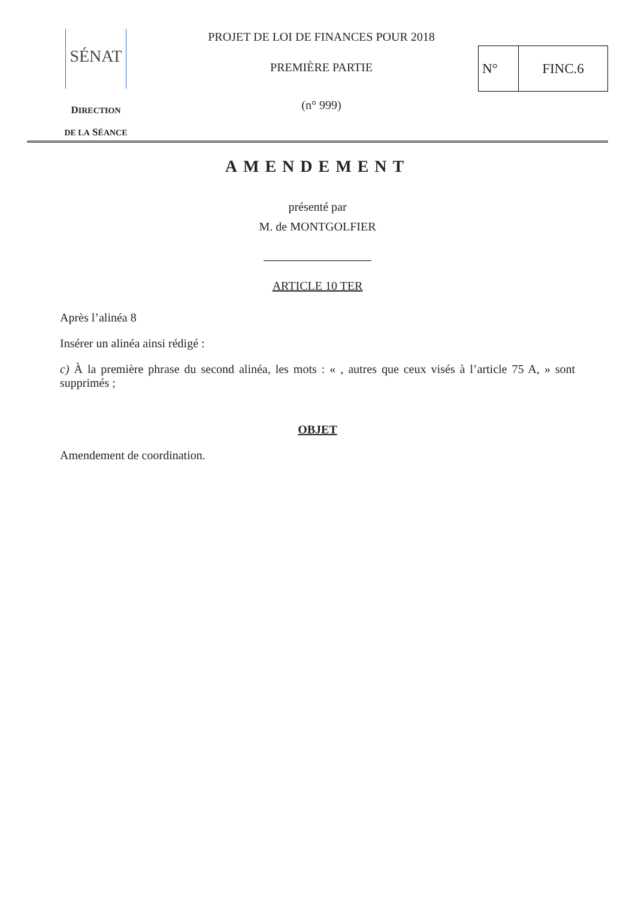SÉNAT
DIRECTION
DE LA SÉANCE
PROJET DE LOI DE FINANCES POUR 2018
PREMIÈRE PARTIE
(n° 999)
N° FINC.6
AMENDEMENT
présenté par
M. de MONTGOLFIER
ARTICLE 10 TER
Après l’alinéa 8
Insérer un alinéa ainsi rédigé :
c) À la première phrase du second alinéa, les mots : « , autres que ceux visés à l’article 75 A, » sont supprimés ;
OBJET
Amendement de coordination.